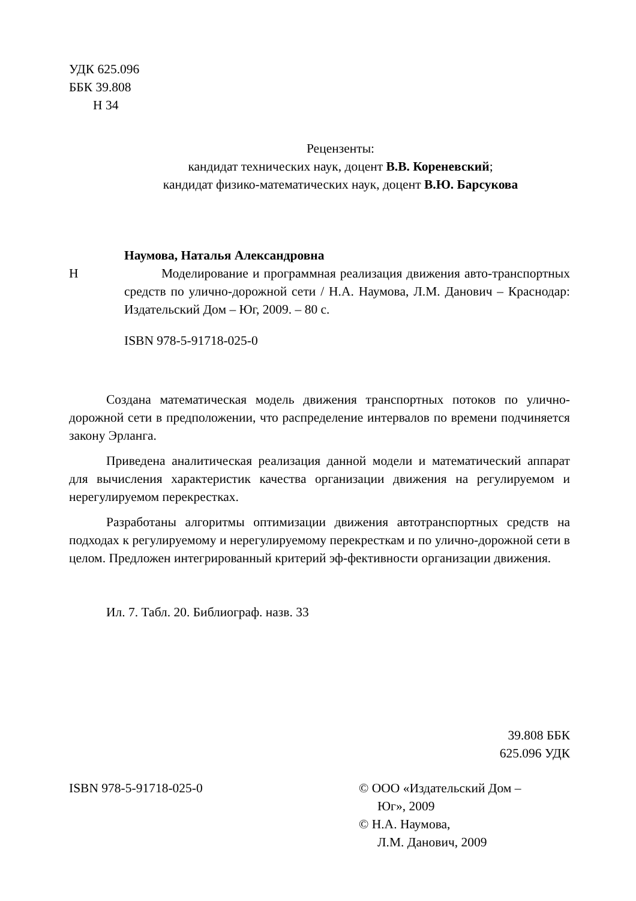УДК 625.096
ББК 39.808
Н 34
Рецензенты:
кандидат технических наук, доцент В.В. Кореневский;
кандидат физико-математических наук, доцент В.Ю. Барсукова
Наумова, Наталья Александровна
Н Моделирование и программная реализация движения авто-транспортных средств по улично-дорожной сети / Н.А. Наумова, Л.М. Данович – Краснодар: Издательский Дом – Юг, 2009. – 80 с.
ISBN 978-5-91718-025-0
Создана математическая модель движения транспортных потоков по улично-дорожной сети в предположении, что распределение интервалов по времени подчиняется закону Эрланга.
Приведена аналитическая реализация данной модели и математический аппарат для вычисления характеристик качества организации движения на регулируемом и нерегулируемом перекрестках.
Разработаны алгоритмы оптимизации движения автотранспортных средств на подходах к регулируемому и нерегулируемому перекресткам и по улично-дорожной сети в целом. Предложен интегрированный критерий эф-фективности организации движения.
Ил. 7. Табл. 20. Библиограф. назв. 33
39.808 ББК
625.096 УДК
ISBN 978-5-91718-025-0 © ООО «Издательский Дом –
Юг», 2009
© Н.А. Наумова,
Л.М. Данович, 2009